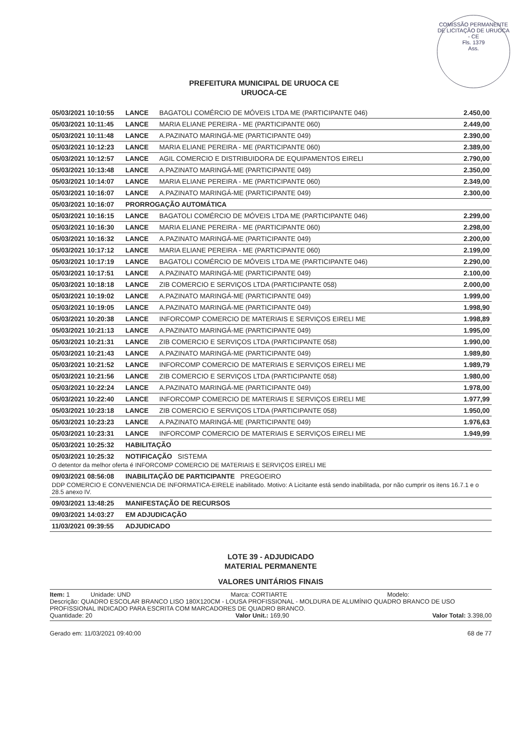COMISSÃO PERMANENTE DE LICITAÇÃO DE URUOCA - CE
Fls. 1379
Ass.
PREFEITURA MUNICIPAL DE URUOCA CE
URUOCA-CE
| 05/03/2021 10:10:55 | LANCE | BAGATOLI COMÉRCIO DE MÓVEIS LTDA ME (PARTICIPANTE 046) | 2.450,00 |
| 05/03/2021 10:11:45 | LANCE | MARIA ELIANE PEREIRA - ME (PARTICIPANTE 060) | 2.449,00 |
| 05/03/2021 10:11:48 | LANCE | A.PAZINATO MARINGÁ-ME (PARTICIPANTE 049) | 2.390,00 |
| 05/03/2021 10:12:23 | LANCE | MARIA ELIANE PEREIRA - ME (PARTICIPANTE 060) | 2.389,00 |
| 05/03/2021 10:12:57 | LANCE | AGIL COMERCIO E DISTRIBUIDORA DE EQUIPAMENTOS EIRELI | 2.790,00 |
| 05/03/2021 10:13:48 | LANCE | A.PAZINATO MARINGÁ-ME (PARTICIPANTE 049) | 2.350,00 |
| 05/03/2021 10:14:07 | LANCE | MARIA ELIANE PEREIRA - ME (PARTICIPANTE 060) | 2.349,00 |
| 05/03/2021 10:16:07 | LANCE | A.PAZINATO MARINGÁ-ME (PARTICIPANTE 049) | 2.300,00 |
| 05/03/2021 10:16:07 | PRORROGAÇÃO AUTOMÁTICA | | |
| 05/03/2021 10:16:15 | LANCE | BAGATOLI COMÉRCIO DE MÓVEIS LTDA ME (PARTICIPANTE 046) | 2.299,00 |
| 05/03/2021 10:16:30 | LANCE | MARIA ELIANE PEREIRA - ME (PARTICIPANTE 060) | 2.298,00 |
| 05/03/2021 10:16:32 | LANCE | A.PAZINATO MARINGÁ-ME (PARTICIPANTE 049) | 2.200,00 |
| 05/03/2021 10:17:12 | LANCE | MARIA ELIANE PEREIRA - ME (PARTICIPANTE 060) | 2.199,00 |
| 05/03/2021 10:17:19 | LANCE | BAGATOLI COMÉRCIO DE MÓVEIS LTDA ME (PARTICIPANTE 046) | 2.290,00 |
| 05/03/2021 10:17:51 | LANCE | A.PAZINATO MARINGÁ-ME (PARTICIPANTE 049) | 2.100,00 |
| 05/03/2021 10:18:18 | LANCE | ZIB COMERCIO E SERVIÇOS LTDA (PARTICIPANTE 058) | 2.000,00 |
| 05/03/2021 10:19:02 | LANCE | A.PAZINATO MARINGÁ-ME (PARTICIPANTE 049) | 1.999,00 |
| 05/03/2021 10:19:05 | LANCE | A.PAZINATO MARINGÁ-ME (PARTICIPANTE 049) | 1.998,90 |
| 05/03/2021 10:20:38 | LANCE | INFORCOMP COMERCIO DE MATERIAIS E SERVIÇOS EIRELI ME | 1.998,89 |
| 05/03/2021 10:21:13 | LANCE | A.PAZINATO MARINGÁ-ME (PARTICIPANTE 049) | 1.995,00 |
| 05/03/2021 10:21:31 | LANCE | ZIB COMERCIO E SERVIÇOS LTDA (PARTICIPANTE 058) | 1.990,00 |
| 05/03/2021 10:21:43 | LANCE | A.PAZINATO MARINGÁ-ME (PARTICIPANTE 049) | 1.989,80 |
| 05/03/2021 10:21:52 | LANCE | INFORCOMP COMERCIO DE MATERIAIS E SERVIÇOS EIRELI ME | 1.989,79 |
| 05/03/2021 10:21:56 | LANCE | ZIB COMERCIO E SERVIÇOS LTDA (PARTICIPANTE 058) | 1.980,00 |
| 05/03/2021 10:22:24 | LANCE | A.PAZINATO MARINGÁ-ME (PARTICIPANTE 049) | 1.978,00 |
| 05/03/2021 10:22:40 | LANCE | INFORCOMP COMERCIO DE MATERIAIS E SERVIÇOS EIRELI ME | 1.977,99 |
| 05/03/2021 10:23:18 | LANCE | ZIB COMERCIO E SERVIÇOS LTDA (PARTICIPANTE 058) | 1.950,00 |
| 05/03/2021 10:23:23 | LANCE | A.PAZINATO MARINGÁ-ME (PARTICIPANTE 049) | 1.976,63 |
| 05/03/2021 10:23:31 | LANCE | INFORCOMP COMERCIO DE MATERIAIS E SERVIÇOS EIRELI ME | 1.949,99 |
| 05/03/2021 10:25:32 | HABILITAÇÃO | | |
| 05/03/2021 10:25:32 | NOTIFICAÇÃO SISTEMA | | |
| O detentor da melhor oferta é INFORCOMP COMERCIO DE MATERIAIS E SERVIÇOS EIRELI ME | | | |
| 09/03/2021 08:56:08 | INABILITAÇÃO DE PARTICIPANTE PREGOEIRO | | |
| DDP COMERCIO E CONVENIENCIA DE INFORMATICA-EIRELE inabilitado. Motivo: A Licitante está sendo inabilitada, por não cumprir os itens 16.7.1 e o 28.5 anexo IV. | | | |
| 09/03/2021 13:48:25 | MANIFESTAÇÃO DE RECURSOS | | |
| 09/03/2021 14:03:27 | EM ADJUDICAÇÃO | | |
| 11/03/2021 09:39:55 | ADJUDICADO | | |
LOTE 39 - ADJUDICADO
MATERIAL PERMANENTE
VALORES UNITÁRIOS FINAIS
Item: 1 Unidade: UND Marca: CORTIARTE Modelo:
Descrição: QUADRO ESCOLAR BRANCO LISO 180X120CM - LOUSA PROFISSIONAL - MOLDURA DE ALUMÍNIO QUADRO BRANCO DE USO PROFISSIONAL INDICADO PARA ESCRITA COM MARCADORES DE QUADRO BRANCO.
Quantidade: 20 Valor Unit.: 169,90 Valor Total: 3.398,00
Gerado em: 11/03/2021 09:40:00 68 de 77